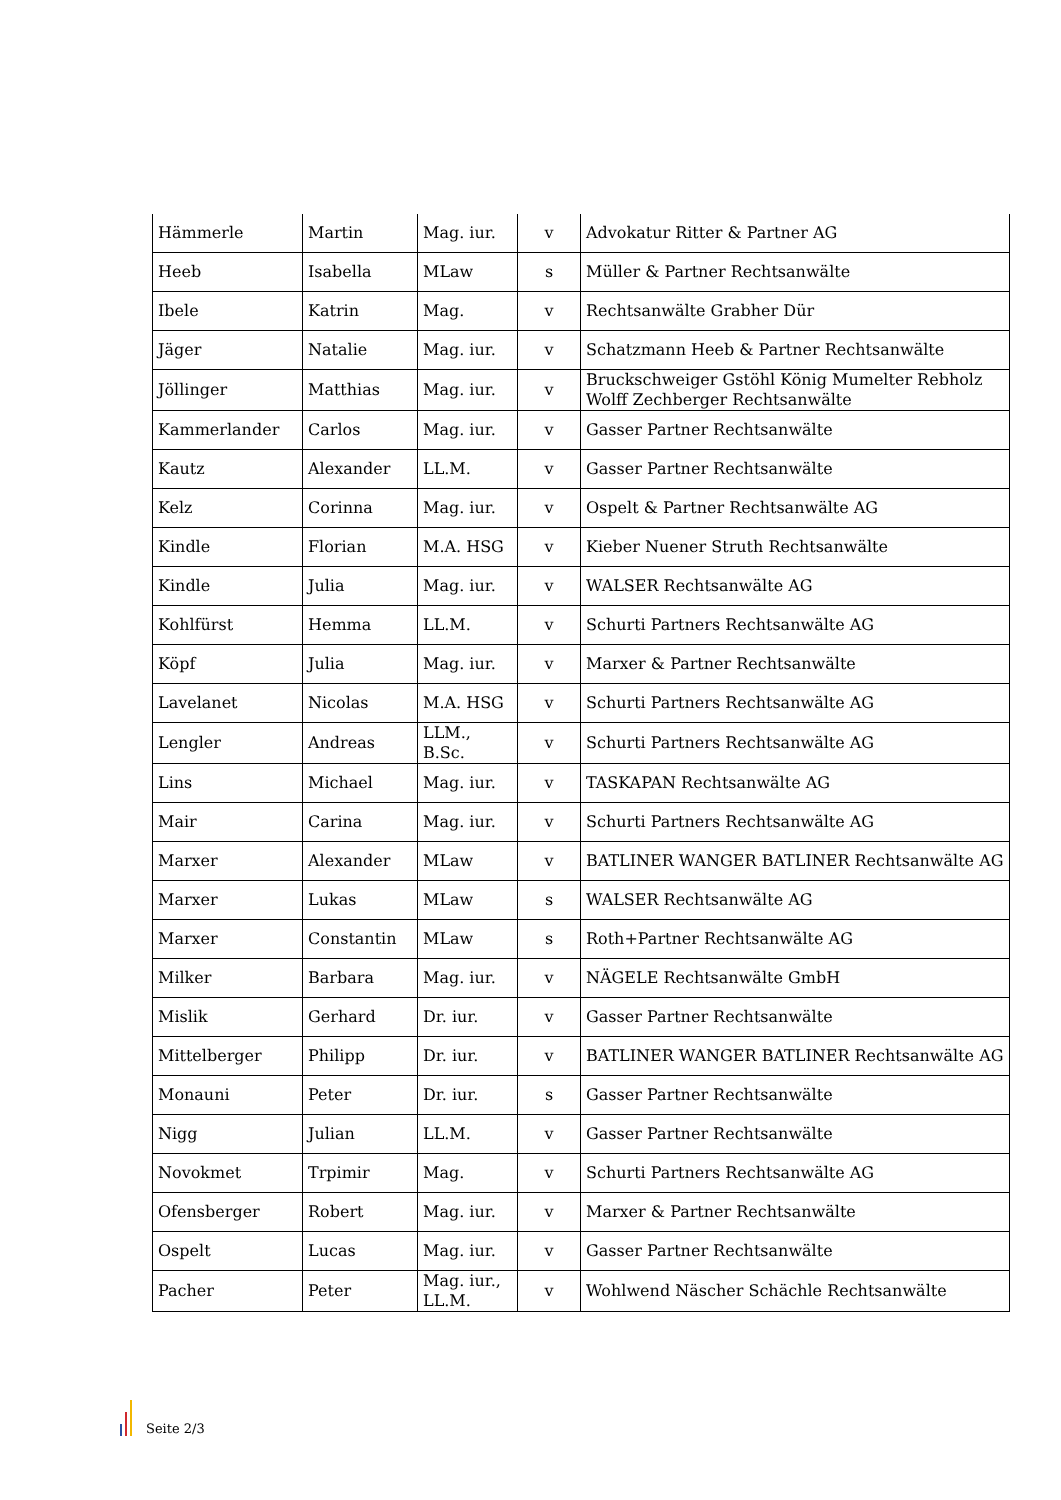| Hämmerle | Martin | Mag. iur. | v | Advokatur Ritter & Partner AG |
| Heeb | Isabella | MLaw | s | Müller & Partner Rechtsanwälte |
| Ibele | Katrin | Mag. | v | Rechtsanwälte Grabher Dür |
| Jäger | Natalie | Mag. iur. | v | Schatzmann Heeb & Partner Rechtsanwälte |
| Jöllinger | Matthias | Mag. iur. | v | Bruckschweiger Gstöhl König Mumelter Rebholz Wolff Zechberger Rechtsanwälte |
| Kammerlander | Carlos | Mag. iur. | v | Gasser Partner Rechtsanwälte |
| Kautz | Alexander | LL.M. | v | Gasser Partner Rechtsanwälte |
| Kelz | Corinna | Mag. iur. | v | Ospelt & Partner Rechtsanwälte AG |
| Kindle | Florian | M.A. HSG | v | Kieber Nuener Struth Rechtsanwälte |
| Kindle | Julia | Mag. iur. | v | WALSER Rechtsanwälte AG |
| Kohlfürst | Hemma | LL.M. | v | Schurti Partners Rechtsanwälte AG |
| Köpf | Julia | Mag. iur. | v | Marxer & Partner Rechtsanwälte |
| Lavelanet | Nicolas | M.A. HSG | v | Schurti Partners Rechtsanwälte AG |
| Lengler | Andreas | LLM., B.Sc. | v | Schurti Partners Rechtsanwälte AG |
| Lins | Michael | Mag. iur. | v | TASKAPAN Rechtsanwälte AG |
| Mair | Carina | Mag. iur. | v | Schurti Partners Rechtsanwälte AG |
| Marxer | Alexander | MLaw | v | BATLINER WANGER BATLINER Rechtsanwälte AG |
| Marxer | Lukas | MLaw | s | WALSER Rechtsanwälte AG |
| Marxer | Constantin | MLaw | s | Roth+Partner Rechtsanwälte AG |
| Milker | Barbara | Mag. iur. | v | NÄGELE Rechtsanwälte GmbH |
| Mislik | Gerhard | Dr. iur. | v | Gasser Partner Rechtsanwälte |
| Mittelberger | Philipp | Dr. iur. | v | BATLINER WANGER BATLINER Rechtsanwälte AG |
| Monauni | Peter | Dr. iur. | s | Gasser Partner Rechtsanwälte |
| Nigg | Julian | LL.M. | v | Gasser Partner Rechtsanwälte |
| Novokmet | Trpimir | Mag. | v | Schurti Partners Rechtsanwälte AG |
| Ofensberger | Robert | Mag. iur. | v | Marxer & Partner Rechtsanwälte |
| Ospelt | Lucas | Mag. iur. | v | Gasser Partner Rechtsanwälte |
| Pacher | Peter | Mag. iur., LL.M. | v | Wohlwend Näscher Schächle Rechtsanwälte |
Seite 2/3